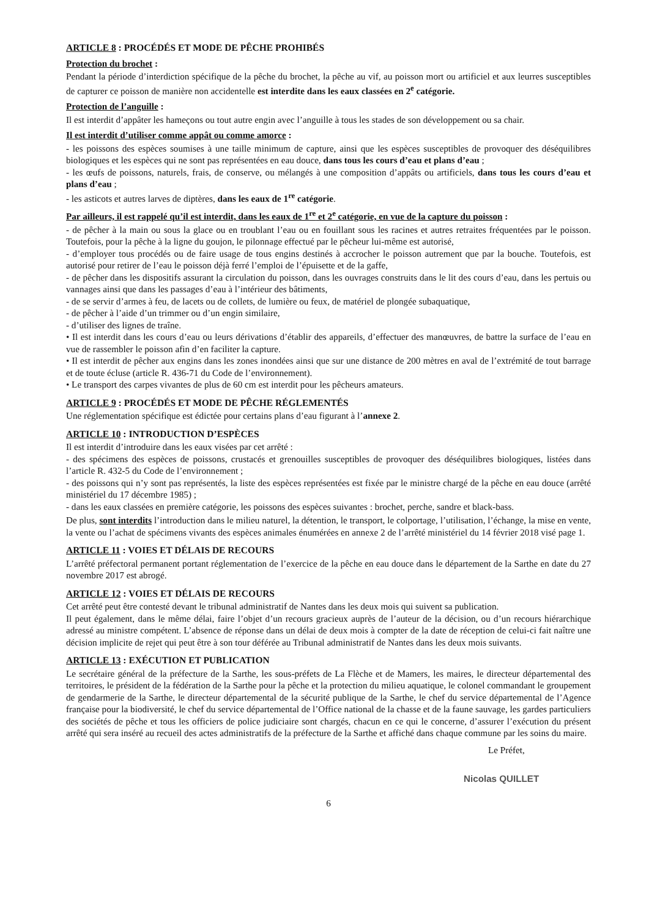ARTICLE 8 : PROCÉDÉS ET MODE DE PÊCHE PROHIBÉS
Protection du brochet :
Pendant la période d’interdiction spécifique de la pêche du brochet, la pêche au vif, au poisson mort ou artificiel et aux leurres susceptibles de capturer ce poisson de manière non accidentelle est interdite dans les eaux classées en 2<sup>e</sup> catégorie.
Protection de l’anguille :
Il est interdit d’appâter les hameçons ou tout autre engin avec l’anguille à tous les stades de son développement ou sa chair.
Il est interdit d’utiliser comme appât ou comme amorce :
- les poissons des espèces soumises à une taille minimum de capture, ainsi que les espèces susceptibles de provoquer des déséquilibres biologiques et les espèces qui ne sont pas représentées en eau douce, dans tous les cours d’eau et plans d’eau ;
- les œufs de poissons, naturels, frais, de conserve, ou mélangés à une composition d’appâts ou artificiels, dans tous les cours d’eau et plans d’eau ;
- les asticots et autres larves de diptères, dans les eaux de 1<sup>re</sup> catégorie.
Par ailleurs, il est rappelé qu’il est interdit, dans les eaux de 1<sup>re</sup> et 2<sup>e</sup> catégorie, en vue de la capture du poisson :
- de pêcher à la main ou sous la glace ou en troublant l’eau ou en fouillant sous les racines et autres retraites fréquentées par le poisson. Toutefois, pour la pêche à la ligne du goujon, le pilonnage effectué par le pêcheur lui-même est autorisé,
- d’employer tous procédés ou de faire usage de tous engins destinés à accrocher le poisson autrement que par la bouche. Toutefois, est autorisé pour retirer de l’eau le poisson déjà ferré l’emploi de l’épuisette et de la gaffe,
- de pêcher dans les dispositifs assurant la circulation du poisson, dans les ouvrages construits dans le lit des cours d’eau, dans les pertuis ou vannages ainsi que dans les passages d’eau à l’intérieur des bâtiments,
- de se servir d’armes à feu, de lacets ou de collets, de lumière ou feux, de matériel de plongée subaquatique,
- de pêcher à l’aide d’un trimmer ou d’un engin similaire,
- d’utiliser des lignes de traîne.
• Il est interdit dans les cours d’eau ou leurs dérivations d’établir des appareils, d’effectuer des manœuvres, de battre la surface de l’eau en vue de rassembler le poisson afin d’en faciliter la capture.
• Il est interdit de pêcher aux engins dans les zones inondées ainsi que sur une distance de 200 mètres en aval de l’extrémité de tout barrage et de toute écluse (article R. 436-71 du Code de l’environnement).
• Le transport des carpes vivantes de plus de 60 cm est interdit pour les pêcheurs amateurs.
ARTICLE 9 : PROCÉDÉS ET MODE DE PÊCHE RÉGLEMENTÉS
Une réglementation spécifique est édictée pour certains plans d’eau figurant à l’annexe 2.
ARTICLE 10 : INTRODUCTION D’ESPÈCES
Il est interdit d’introduire dans les eaux visées par cet arrêté :
- des spécimens des espèces de poissons, crustacés et grenouilles susceptibles de provoquer des déséquilibres biologiques, listées dans l’article R. 432-5 du Code de l’environnement ;
- des poissons qui n’y sont pas représentés, la liste des espèces représentées est fixée par le ministre chargé de la pêche en eau douce (arrêté ministériel du 17 décembre 1985) ;
- dans les eaux classées en première catégorie, les poissons des espèces suivantes : brochet, perche, sandre et black-bass.
De plus, sont interdits l’introduction dans le milieu naturel, la détention, le transport, le colportage, l’utilisation, l’échange, la mise en vente, la vente ou l’achat de spécimens vivants des espèces animales énumérées en annexe 2 de l’arrêté ministériel du 14 février 2018 visé page 1.
ARTICLE 11 : VOIES ET DÉLAIS DE RECOURS
L’arrêté préfectoral permanent portant réglementation de l’exercice de la pêche en eau douce dans le département de la Sarthe en date du 27 novembre 2017 est abrogé.
ARTICLE 12 : VOIES ET DÉLAIS DE RECOURS
Cet arrêté peut être contesté devant le tribunal administratif de Nantes dans les deux mois qui suivent sa publication.
Il peut également, dans le même délai, faire l’objet d’un recours gracieux auprès de l’auteur de la décision, ou d’un recours hiérarchique adressé au ministre compétent. L’absence de réponse dans un délai de deux mois à compter de la date de réception de celui-ci fait naître une décision implicite de rejet qui peut être à son tour déférée au Tribunal administratif de Nantes dans les deux mois suivants.
ARTICLE 13 : EXÉCUTION ET PUBLICATION
Le secrétaire général de la préfecture de la Sarthe, les sous-préfets de La Flèche et de Mamers, les maires, le directeur départemental des territoires, le président de la fédération de la Sarthe pour la pêche et la protection du milieu aquatique, le colonel commandant le groupement de gendarmerie de la Sarthe, le directeur départemental de la sécurité publique de la Sarthe, le chef du service départemental de l’Agence française pour la biodiversité, le chef du service départemental de l’Office national de la chasse et de la faune sauvage, les gardes particuliers des sociétés de pêche et tous les officiers de police judiciaire sont chargés, chacun en ce qui le concerne, d’assurer l’exécution du présent arrêté qui sera inséré au recueil des actes administratifs de la préfecture de la Sarthe et affiché dans chaque commune par les soins du maire.
Le Préfet,
Nicolas QUILLET
6